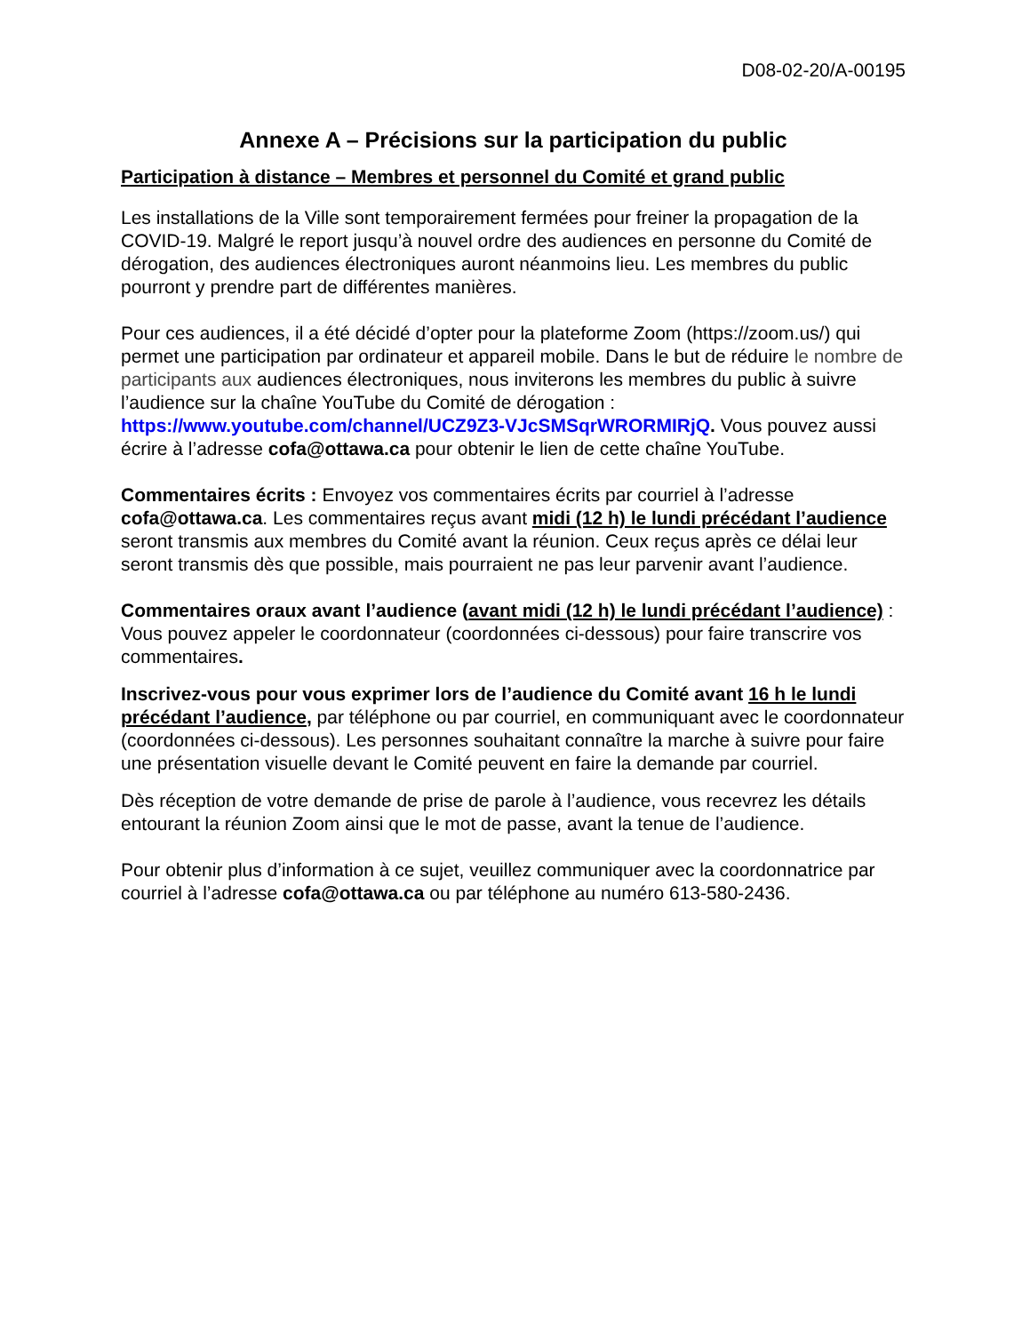D08-02-20/A-00195
Annexe A – Précisions sur la participation du public
Participation à distance – Membres et personnel du Comité et grand public
Les installations de la Ville sont temporairement fermées pour freiner la propagation de la COVID-19. Malgré le report jusqu’à nouvel ordre des audiences en personne du Comité de dérogation, des audiences électroniques auront néanmoins lieu. Les membres du public pourront y prendre part de différentes manières.
Pour ces audiences, il a été décidé d’opter pour la plateforme Zoom (https://zoom.us/) qui permet une participation par ordinateur et appareil mobile. Dans le but de réduire le nombre de participants aux audiences électroniques, nous inviterons les membres du public à suivre l’audience sur la chaîne YouTube du Comité de dérogation : https://www.youtube.com/channel/UCZ9Z3-VJcSMSqrWRORMIRjQ. Vous pouvez aussi écrire à l’adresse cofa@ottawa.ca pour obtenir le lien de cette chaîne YouTube.
Commentaires écrits : Envoyez vos commentaires écrits par courriel à l’adresse cofa@ottawa.ca. Les commentaires reçus avant midi (12 h) le lundi précédant l’audience seront transmis aux membres du Comité avant la réunion. Ceux reçus après ce délai leur seront transmis dès que possible, mais pourraient ne pas leur parvenir avant l’audience.
Commentaires oraux avant l’audience (avant midi (12 h) le lundi précédant l’audience) : Vous pouvez appeler le coordonnateur (coordonnées ci-dessous) pour faire transcrire vos commentaires.
Inscrivez-vous pour vous exprimer lors de l’audience du Comité avant 16 h le lundi précédant l’audience, par téléphone ou par courriel, en communiquant avec le coordonnateur (coordonnées ci-dessous). Les personnes souhaitant connaître la marche à suivre pour faire une présentation visuelle devant le Comité peuvent en faire la demande par courriel.
Dès réception de votre demande de prise de parole à l’audience, vous recevrez les détails entourant la réunion Zoom ainsi que le mot de passe, avant la tenue de l’audience.
Pour obtenir plus d’information à ce sujet, veuillez communiquer avec la coordonnatrice par courriel à l’adresse cofa@ottawa.ca ou par téléphone au numéro 613-580-2436.